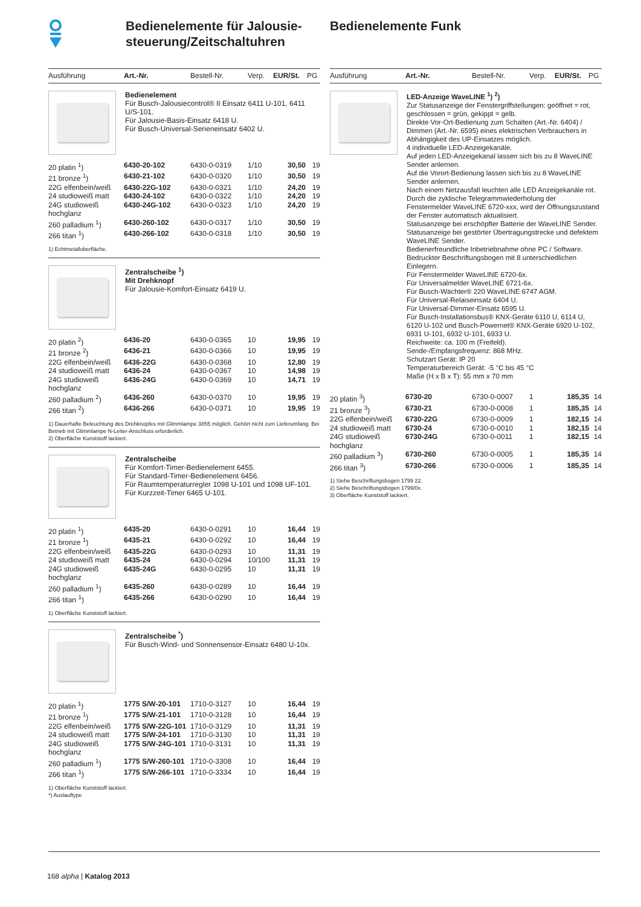Bedienelemente für Jalousie-
steuerung/Zeitschaltuhren
Bedienelemente Funk
| Ausführung | Art.-Nr. | Bestell-Nr. | Verp. | EUR/St. | PG |
| --- | --- | --- | --- | --- | --- |
Bedienelement
Für Busch-Jalousiecontrol® II Einsatz 6411 U-101, 6411 U/S-101.
Für Jalousie-Basis-Einsatz 6418 U.
Für Busch-Universal-Serieneinsatz 6402 U.
| 20 platin <sup>1</sup>) | 6430-20-102 | 6430-0-0319 | 1/10 | 30,50 | 19 |
| 21 bronze <sup>1</sup>) | 6430-21-102 | 6430-0-0320 | 1/10 | 30,50 | 19 |
| 22G elfenbein/weiß | 6430-22G-102 | 6430-0-0321 | 1/10 | 24,20 | 19 |
| 24 studioweiß matt | 6430-24-102 | 6430-0-0322 | 1/10 | 24,20 | 19 |
| 24G studioweiß hochglanz | 6430-24G-102 | 6430-0-0323 | 1/10 | 24,20 | 19 |
| 260 palladium <sup>1</sup>) | 6430-260-102 | 6430-0-0317 | 1/10 | 30,50 | 19 |
| 266 titan <sup>1</sup>) | 6430-266-102 | 6430-0-0318 | 1/10 | 30,50 | 19 |
1) Echtmetalloberfläche.
Zentralscheibe <sup>1</sup>)
Mit Drehknopf
Für Jalousie-Komfort-Einsatz 6419 U.
| 20 platin <sup>2</sup>) | 6436-20 | 6430-0-0365 | 10 | 19,95 | 19 |
| 21 bronze <sup>2</sup>) | 6436-21 | 6430-0-0366 | 10 | 19,95 | 19 |
| 22G elfenbein/weiß | 6436-22G | 6430-0-0368 | 10 | 12,80 | 19 |
| 24 studioweiß matt | 6436-24 | 6430-0-0367 | 10 | 14,98 | 19 |
| 24G studioweiß hochglanz | 6436-24G | 6430-0-0369 | 10 | 14,71 | 19 |
| 260 palladium <sup>2</sup>) | 6436-260 | 6430-0-0370 | 10 | 19,95 | 19 |
| 266 titan <sup>2</sup>) | 6436-266 | 6430-0-0371 | 10 | 19,95 | 19 |
1) Dauerhafte Beleuchtung des Drehknopfes mit Glimmlampe 3855 möglich. Gehört nicht zum Lieferumfang. Bei Betrieb mit Glimmlampe N-Leiter-Anschluss erforderlich.
2) Oberfläche Kunststoff lackiert.
Zentralscheibe
Für Komfort-Timer-Bedienelement 6455.
Für Standard-Timer-Bedienelement 6456.
Für Raumtemperaturregler 1098 U-101 und 1098 UF-101.
Für Kurzzeit-Timer 6465 U-101.
| 20 platin <sup>1</sup>) | 6435-20 | 6430-0-0291 | 10 | 16,44 | 19 |
| 21 bronze <sup>1</sup>) | 6435-21 | 6430-0-0292 | 10 | 16,44 | 19 |
| 22G elfenbein/weiß | 6435-22G | 6430-0-0293 | 10 | 11,31 | 19 |
| 24 studioweiß matt | 6435-24 | 6430-0-0294 | 10/100 | 11,31 | 19 |
| 24G studioweiß hochglanz | 6435-24G | 6430-0-0295 | 10 | 11,31 | 19 |
| 260 palladium <sup>1</sup>) | 6435-260 | 6430-0-0289 | 10 | 16,44 | 19 |
| 266 titan <sup>1</sup>) | 6435-266 | 6430-0-0290 | 10 | 16,44 | 19 |
1) Oberfläche Kunststoff lackiert.
Zentralscheibe <sup>*</sup>)
Für Busch-Wind- und Sonnensensor-Einsatz 6480 U-10x.
| 20 platin <sup>1</sup>) | 1775 S/W-20-101 | 1710-0-3127 | 10 | 16,44 | 19 |
| 21 bronze <sup>1</sup>) | 1775 S/W-21-101 | 1710-0-3128 | 10 | 16,44 | 19 |
| 22G elfenbein/weiß | 1775 S/W-22G-101 | 1710-0-3129 | 10 | 11,31 | 19 |
| 24 studioweiß matt | 1775 S/W-24-101 | 1710-0-3130 | 10 | 11,31 | 19 |
| 24G studioweiß hochglanz | 1775 S/W-24G-101 | 1710-0-3131 | 10 | 11,31 | 19 |
| 260 palladium <sup>1</sup>) | 1775 S/W-260-101 | 1710-0-3308 | 10 | 16,44 | 19 |
| 266 titan <sup>1</sup>) | 1775 S/W-266-101 | 1710-0-3334 | 10 | 16,44 | 19 |
1) Oberfläche Kunststoff lackiert.
*) Auslauftype
| Ausführung | Art.-Nr. | Bestell-Nr. | Verp. | EUR/St. | PG |
| --- | --- | --- | --- | --- | --- |
LED-Anzeige WaveLINE <sup>1</sup>) <sup>2</sup>)
Zur Statusanzeige der Fenstergriffstellungen: geöffnet = rot, geschlossen = grün, gekippt = gelb.
Direkte Vor-Ort-Bedienung zum Schalten (Art.-Nr. 6404) / Dimmen (Art.-Nr. 6595) eines elektrischen Verbrauchers in Abhängigkeit des UP-Einsatzes möglich.
4 individuelle LED-Anzeigekanäle.
Auf jeden LED-Anzeigekanal lassen sich bis zu 8 WaveLINE Sender anlernen.
Auf die Vorort-Bedienung lassen sich bis zu 8 WaveLINE Sender anlernen.
Nach einem Netzausfall leuchten alle LED Anzeigekanäle rot. Durch die zyklische Telegrammwiederholung der Fenstermelder WaveLINE 6720-xxx, wird der Öffnungszustand der Fenster automatisch aktualisiert.
Statusanzeige bei erschöpfter Batterie der WaveLINE Sender.
Statusanzeige bei gestörter Übertragungstrecke und defektem WaveLINE Sender.
Bedienerfreundliche Inbetriebnahme ohne PC / Software.
Bedruckter Beschriftungsbogen mit 8 unterschiedlichen Einlegern.
Für Fenstermelder WaveLINE 6720-6x.
Für Universalmelder WaveLINE 6721-6x.
Für Busch-Wächter® 220 WaveLINE 6747 AGM.
Für Universal-Relaiseinsatz 6404 U.
Für Universal-Dimmer-Einsatz 6595 U.
Für Busch-Installationsbus® KNX-Geräte 6110 U, 6114 U, 6120 U-102 und Busch-Powernet® KNX-Geräte 6920 U-102, 6931 U-101, 6932 U-101, 6933 U.
Reichweite: ca. 100 m (Freifeld).
Sende-/Empfangsfrequenz: 868 MHz.
Schutzart Gerät: IP 20
Temperaturbereich Gerät: -5 °C bis 45 °C
Maße (H x B x T): 55 mm x 70 mm
| 20 platin <sup>3</sup>) | 6730-20 | 6730-0-0007 | 1 | 185,35 | 14 |
| 21 bronze <sup>3</sup>) | 6730-21 | 6730-0-0008 | 1 | 185,35 | 14 |
| 22G elfenbein/weiß | 6730-22G | 6730-0-0009 | 1 | 182,15 | 14 |
| 24 studioweiß matt | 6730-24 | 6730-0-0010 | 1 | 182,15 | 14 |
| 24G studioweiß hochglanz | 6730-24G | 6730-0-0011 | 1 | 182,15 | 14 |
| 260 palladium <sup>3</sup>) | 6730-260 | 6730-0-0005 | 1 | 185,35 | 14 |
| 266 titan <sup>3</sup>) | 6730-266 | 6730-0-0006 | 1 | 185,35 | 14 |
1) Siehe Beschriftungsbogen 1799 22.
2) Siehe Beschriftungsbogen 1799/0x.
3) Oberfläche Kunststoff lackiert.
168 alpha | Katalog 2013